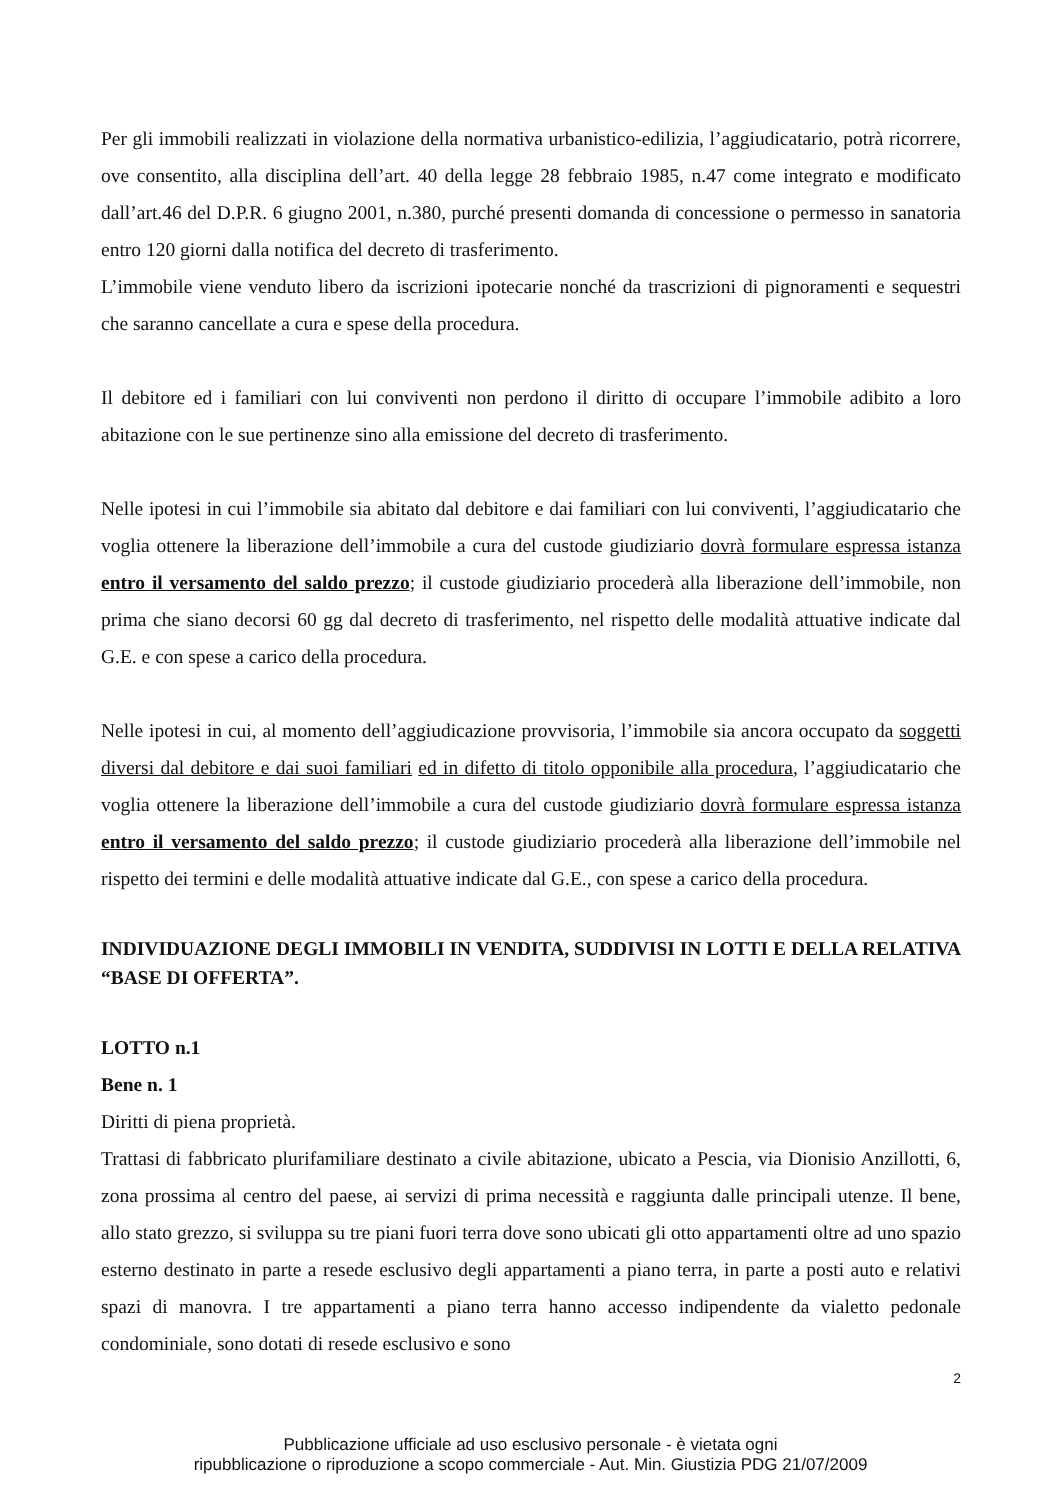Per gli immobili realizzati in violazione della normativa urbanistico-edilizia, l’aggiudicatario, potrà ricorrere, ove consentito, alla disciplina dell’art. 40 della legge 28 febbraio 1985, n.47 come integrato e modificato dall’art.46 del D.P.R. 6 giugno 2001, n.380, purché presenti domanda di concessione o permesso in sanatoria entro 120 giorni dalla notifica del decreto di trasferimento.
L’immobile viene venduto libero da iscrizioni ipotecarie nonché da trascrizioni di pignoramenti e sequestri che saranno cancellate a cura e spese della procedura.
Il debitore ed i familiari con lui conviventi non perdono il diritto di occupare l’immobile adibito a loro abitazione con le sue pertinenze sino alla emissione del decreto di trasferimento.
Nelle ipotesi in cui l’immobile sia abitato dal debitore e dai familiari con lui conviventi, l’aggiudicatario che voglia ottenere la liberazione dell’immobile a cura del custode giudiziario dovrà formulare espressa istanza entro il versamento del saldo prezzo; il custode giudiziario procederà alla liberazione dell’immobile, non prima che siano decorsi 60 gg dal decreto di trasferimento, nel rispetto delle modalità attuative indicate dal G.E. e con spese a carico della procedura.
Nelle ipotesi in cui, al momento dell’aggiudicazione provvisoria, l’immobile sia ancora occupato da soggetti diversi dal debitore e dai suoi familiari ed in difetto di titolo opponibile alla procedura, l’aggiudicatario che voglia ottenere la liberazione dell’immobile a cura del custode giudiziario dovrà formulare espressa istanza entro il versamento del saldo prezzo; il custode giudiziario procederà alla liberazione dell’immobile nel rispetto dei termini e delle modalità attuative indicate dal G.E., con spese a carico della procedura.
INDIVIDUAZIONE DEGLI IMMOBILI IN VENDITA, SUDDIVISI IN LOTTI E DELLA RELATIVA “BASE DI OFFERTA”.
LOTTO n.1
Bene n. 1
Diritti di piena proprietà.
Trattasi di fabbricato plurifamiliare destinato a civile abitazione, ubicato a Pescia, via Dionisio Anzillotti, 6, zona prossima al centro del paese, ai servizi di prima necessità e raggiunta dalle principali utenze. Il bene, allo stato grezzo, si sviluppa su tre piani fuori terra dove sono ubicati gli otto appartamenti oltre ad uno spazio esterno destinato in parte a resede esclusivo degli appartamenti a piano terra, in parte a posti auto e relativi spazi di manovra. I tre appartamenti a piano terra hanno accesso indipendente da vialetto pedonale condominiale, sono dotati di resede esclusivo e sono
2
Pubblicazione ufficiale ad uso esclusivo personale - è vietata ogni
ripubblicazione o riproduzione a scopo commerciale - Aut. Min. Giustizia PDG 21/07/2009